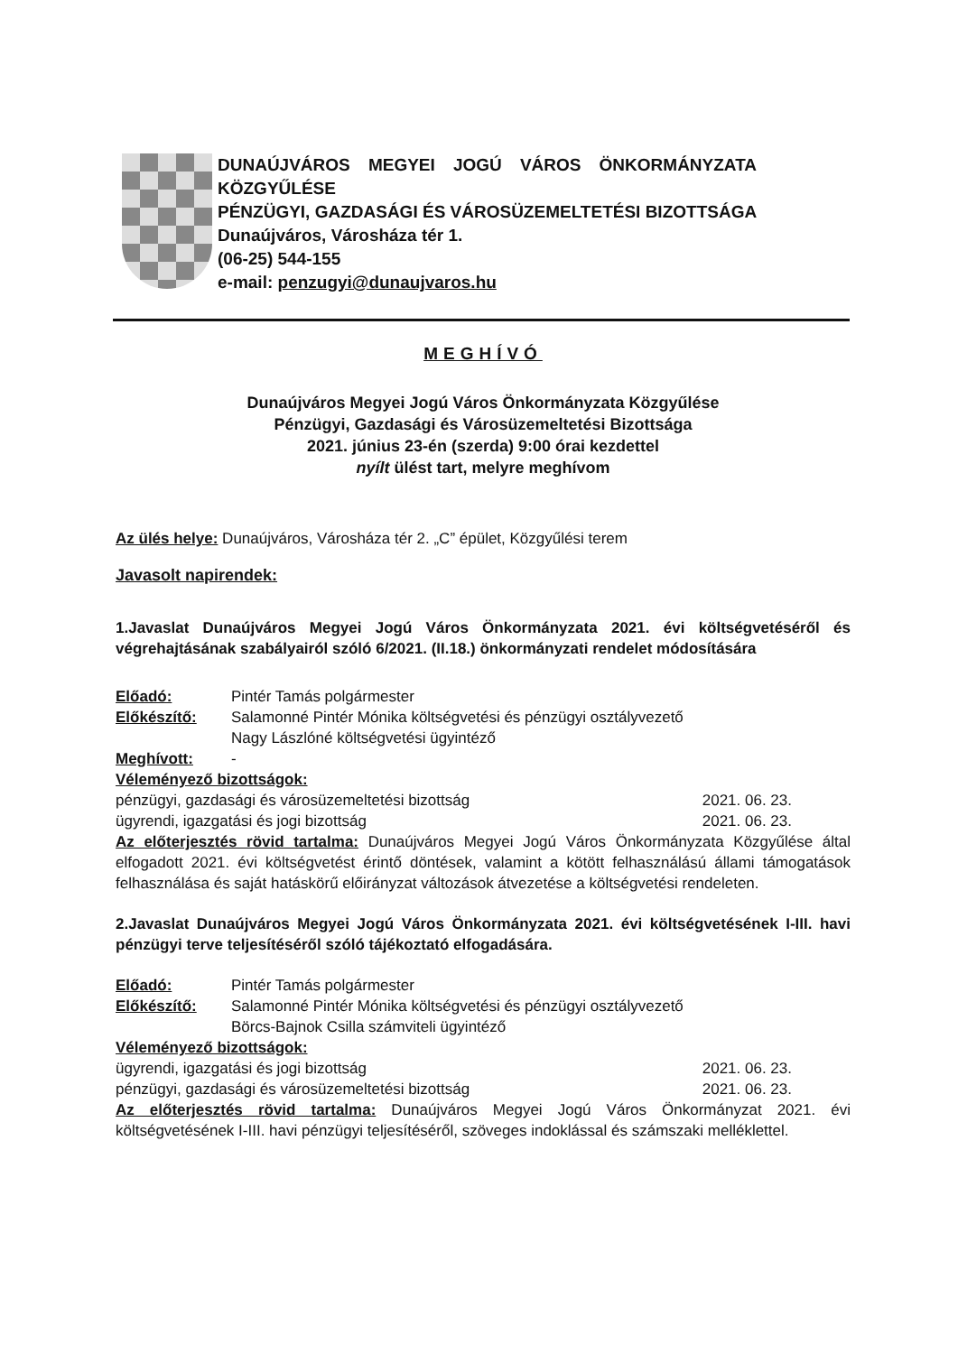DUNAÚJVÁROS MEGYEI JOGÚ VÁROS ÖNKORMÁNYZATA
KÖZGYŰLÉSE
PÉNZÜGYI, GAZDASÁGI ÉS VÁROSÜZEMELTETÉSI BIZOTTSÁGA
Dunaújváros, Városháza tér 1.
(06-25) 544-155
e-mail: penzugyi@dunaujvaros.hu
MEGHÍVÓ
Dunaújváros Megyei Jogú Város Önkormányzata Közgyűlése
Pénzügyi, Gazdasági és Városüzemeltetési Bizottsága
2021. június 23-én (szerda) 9:00 órai kezdettel
nyílt ülést tart, melyre meghívom
Az ülés helye: Dunaújváros, Városháza tér 2. „C” épület, Közgyűlési terem
Javasolt napirendek:
1.Javaslat Dunaújváros Megyei Jogú Város Önkormányzata 2021. évi költségvetéséről és végrehajtásának szabályairól szóló 6/2021. (II.18.) önkormányzati rendelet módosítására
Előadó: Pintér Tamás polgármester
Előkészítő: Salamonné Pintér Mónika költségvetési és pénzügyi osztályvezető
Nagy Lászlóné költségvetési ügyintéző
Meghívott: -
Véleményező bizottságok:
pénzügyi, gazdasági és városüzemeltetési bizottság 2021. 06. 23.
ügyrendi, igazgatási és jogi bizottság 2021. 06. 23.
Az előterjesztés rövid tartalma: Dunaújváros Megyei Jogú Város Önkormányzata Közgyűlése által elfogadott 2021. évi költségvetést érintő döntések, valamint a kötött felhasználású állami támogatások felhasználása és saját hatáskörű előirányzat változások átvezetése a költségvetési rendeleten.
2.Javaslat Dunaújváros Megyei Jogú Város Önkormányzata 2021. évi költségvetésének I-III. havi pénzügyi terve teljesítéséről szóló tájékoztató elfogadására.
Előadó: Pintér Tamás polgármester
Előkészítő: Salamonné Pintér Mónika költségvetési és pénzügyi osztályvezető
Börcs-Bajnok Csilla számviteli ügyintéző
Véleményező bizottságok:
ügyrendi, igazgatási és jogi bizottság 2021. 06. 23.
pénzügyi, gazdasági és városüzemeltetési bizottság 2021. 06. 23.
Az előterjesztés rövid tartalma: Dunaújváros Megyei Jogú Város Önkormányzat 2021. évi költségvetésének I-III. havi pénzügyi teljesítéséről, szöveges indoklással és számszaki melléklettel.